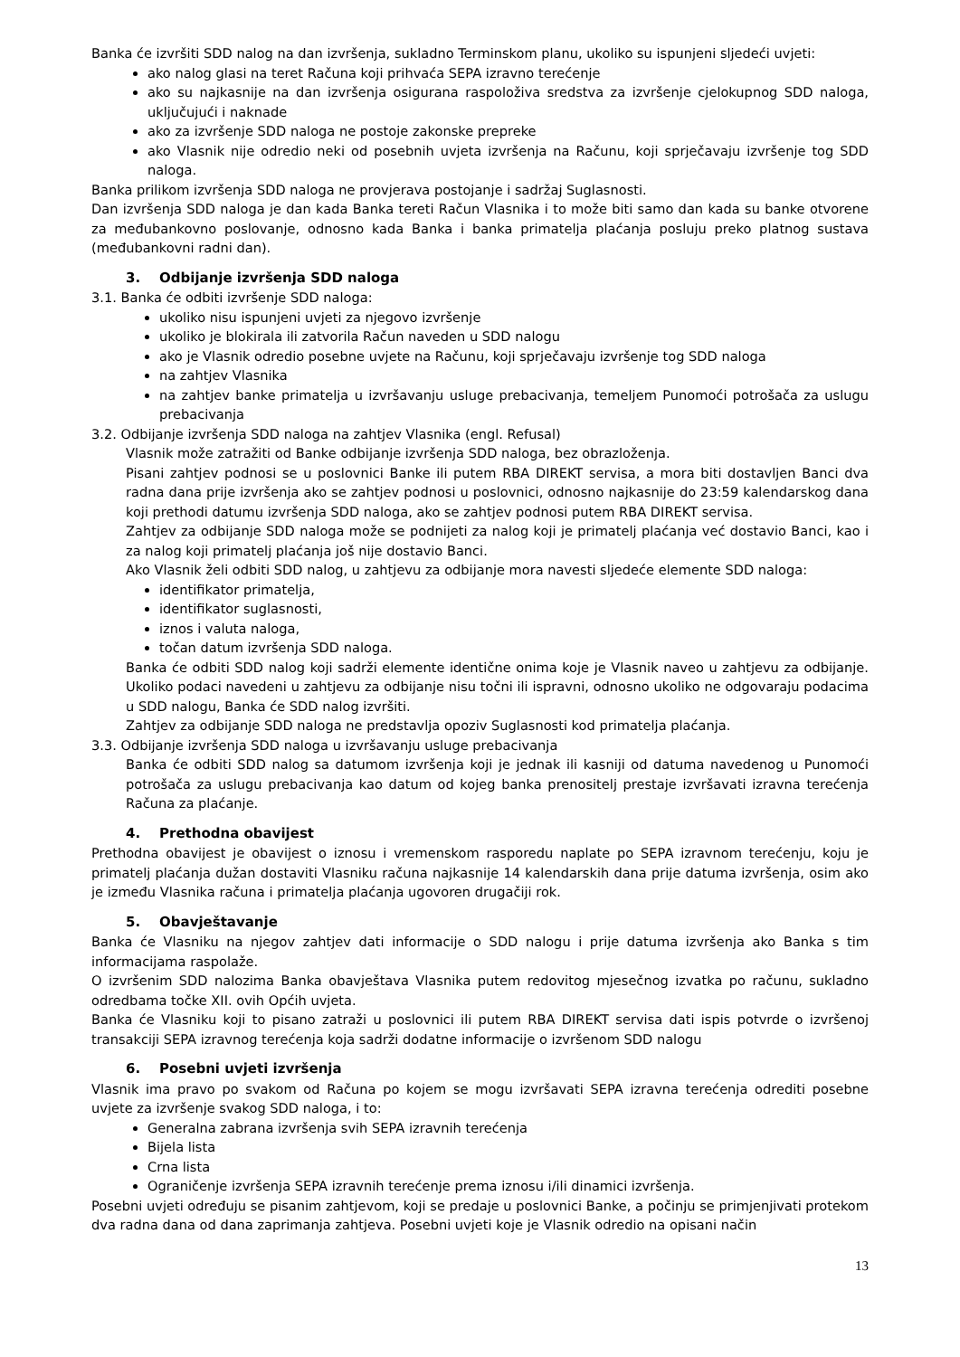Banka će izvršiti SDD nalog na dan izvršenja, sukladno Terminskom planu, ukoliko su ispunjeni sljedeći uvjeti:
ako nalog glasi na teret Računa koji prihvaća SEPA izravno terećenje
ako su najkasnije na dan izvršenja osigurana raspoloživa sredstva za izvršenje cjelokupnog SDD naloga, uključujući i naknade
ako za izvršenje SDD naloga ne postoje zakonske prepreke
ako Vlasnik nije odredio neki od posebnih uvjeta izvršenja na Računu, koji sprječavaju izvršenje tog SDD naloga.
Banka prilikom izvršenja SDD naloga ne provjerava postojanje i sadržaj Suglasnosti.
Dan izvršenja SDD naloga je dan kada Banka tereti Račun Vlasnika i to može biti samo dan kada su banke otvorene za međubankovno poslovanje, odnosno kada Banka i banka primatelja plaćanja posluju preko platnog sustava (međubankovni radni dan).
3. Odbijanje izvršenja SDD naloga
3.1. Banka će odbiti izvršenje SDD naloga:
ukoliko nisu ispunjeni uvjeti za njegovo izvršenje
ukoliko je blokirala ili zatvorila Račun naveden u SDD nalogu
ako je Vlasnik odredio posebne uvjete na Računu, koji sprječavaju izvršenje tog SDD naloga
na zahtjev Vlasnika
na zahtjev banke primatelja u izvršavanju usluge prebacivanja, temeljem Punomoći potrošača za uslugu prebacivanja
3.2. Odbijanje izvršenja SDD naloga na zahtjev Vlasnika (engl. Refusal)
Vlasnik može zatražiti od Banke odbijanje izvršenja SDD naloga, bez obrazloženja.
Pisani zahtjev podnosi se u poslovnici Banke ili putem RBA DIREKT servisa, a mora biti dostavljen Banci dva radna dana prije izvršenja ako se zahtjev podnosi u poslovnici, odnosno najkasnije do 23:59 kalendarskog dana koji prethodi datumu izvršenja SDD naloga, ako se zahtjev podnosi putem RBA DIREKT servisa.
Zahtjev za odbijanje SDD naloga može se podnijeti za nalog koji je primatelj plaćanja već dostavio Banci, kao i za nalog koji primatelj plaćanja još nije dostavio Banci.
Ako Vlasnik želi odbiti SDD nalog, u zahtjevu za odbijanje mora navesti sljedeće elemente SDD naloga:
identifikator primatelja,
identifikator suglasnosti,
iznos i valuta naloga,
točan datum izvršenja SDD naloga.
Banka će odbiti SDD nalog koji sadrži elemente identične onima koje je Vlasnik naveo u zahtjevu za odbijanje. Ukoliko podaci navedeni u zahtjevu za odbijanje nisu točni ili ispravni, odnosno ukoliko ne odgovaraju podacima u SDD nalogu, Banka će SDD nalog izvršiti.
Zahtjev za odbijanje SDD naloga ne predstavlja opoziv Suglasnosti kod primatelja plaćanja.
3.3. Odbijanje izvršenja SDD naloga u izvršavanju usluge prebacivanja
Banka će odbiti SDD nalog sa datumom izvršenja koji je jednak ili kasniji od datuma navedenog u Punomoći potrošača za uslugu prebacivanja kao datum od kojeg banka prenositelj prestaje izvršavati izravna terećenja Računa za plaćanje.
4. Prethodna obavijest
Prethodna obavijest je obavijest o iznosu i vremenskom rasporedu naplate po SEPA izravnom terećenju, koju je primatelj plaćanja dužan dostaviti Vlasniku računa najkasnije 14 kalendarskih dana prije datuma izvršenja, osim ako je između Vlasnika računa i primatelja plaćanja ugovoren drugačiji rok.
5. Obavještavanje
Banka će Vlasniku na njegov zahtjev dati informacije o SDD nalogu i prije datuma izvršenja ako Banka s tim informacijama raspolaže.
O izvršenim SDD nalozima Banka obavještava Vlasnika putem redovitog mjesečnog izvatka po računu, sukladno odredbama točke XII. ovih Općih uvjeta.
Banka će Vlasniku koji to pisano zatraži u poslovnici ili putem RBA DIREKT servisa dati ispis potvrde o izvršenoj transakciji SEPA izravnog terećenja koja sadrži dodatne informacije o izvršenom SDD nalogu
6. Posebni uvjeti izvršenja
Vlasnik ima pravo po svakom od Računa po kojem se mogu izvršavati SEPA izravna terećenja odrediti posebne uvjete za izvršenje svakog SDD naloga, i to:
Generalna zabrana izvršenja svih SEPA izravnih terećenja
Bijela lista
Crna lista
Ograničenje izvršenja SEPA izravnih terećenje prema iznosu i/ili dinamici izvršenja.
Posebni uvjeti određuju se pisanim zahtjevom, koji se predaje u poslovnici Banke, a počinju se primjenjivati protekom dva radna dana od dana zaprimanja zahtjeva. Posebni uvjeti koje je Vlasnik odredio na opisani način
13